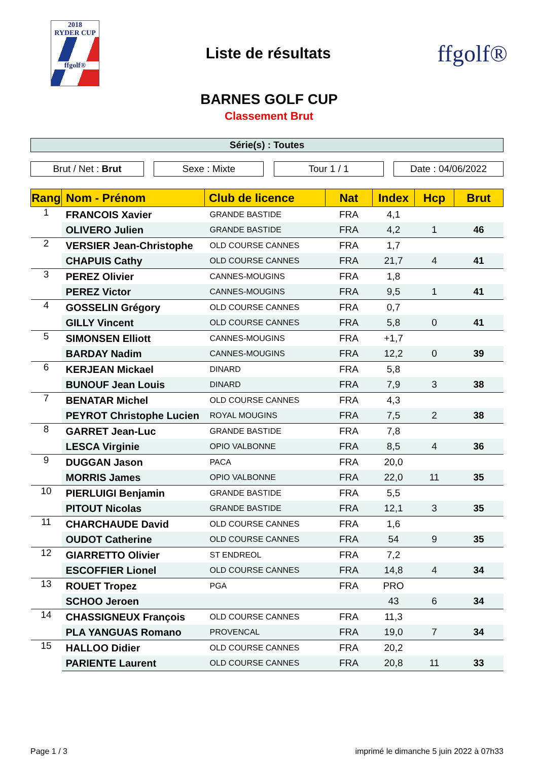2018
RYDER CUP
ffgolf®
Liste de résultats
ffgolf®
BARNES GOLF CUP
Classement Brut
Série(s) : Toutes
Brut / Net : Brut Sexe : Mixte Tour 1 / 1 Date : 04/06/2022
| Rang | Nom - Prénom | Club de licence | Nat | Index | Hcp | Brut |
| --- | --- | --- | --- | --- | --- | --- |
| 1 | FRANCOIS Xavier | GRANDE BASTIDE | FRA | 4,1 | | |
| | OLIVERO Julien | GRANDE BASTIDE | FRA | 4,2 | 1 | 46 |
| 2 | VERSIER Jean-Christophe | OLD COURSE CANNES | FRA | 1,7 | | |
| | CHAPUIS Cathy | OLD COURSE CANNES | FRA | 21,7 | 4 | 41 |
| 3 | PEREZ Olivier | CANNES-MOUGINS | FRA | 1,8 | | |
| | PEREZ Victor | CANNES-MOUGINS | FRA | 9,5 | 1 | 41 |
| 4 | GOSSELIN Grégory | OLD COURSE CANNES | FRA | 0,7 | | |
| | GILLY Vincent | OLD COURSE CANNES | FRA | 5,8 | 0 | 41 |
| 5 | SIMONSEN Elliott | CANNES-MOUGINS | FRA | +1,7 | | |
| | BARDAY Nadim | CANNES-MOUGINS | FRA | 12,2 | 0 | 39 |
| 6 | KERJEAN Mickael | DINARD | FRA | 5,8 | | |
| | BUNOUF Jean Louis | DINARD | FRA | 7,9 | 3 | 38 |
| 7 | BENATAR Michel | OLD COURSE CANNES | FRA | 4,3 | | |
| | PEYROT Christophe Lucien | ROYAL MOUGINS | FRA | 7,5 | 2 | 38 |
| 8 | GARRET Jean-Luc | GRANDE BASTIDE | FRA | 7,8 | | |
| | LESCA Virginie | OPIO VALBONNE | FRA | 8,5 | 4 | 36 |
| 9 | DUGGAN Jason | PACA | FRA | 20,0 | | |
| | MORRIS James | OPIO VALBONNE | FRA | 22,0 | 11 | 35 |
| 10 | PIERLUIGI Benjamin | GRANDE BASTIDE | FRA | 5,5 | | |
| | PITOUT Nicolas | GRANDE BASTIDE | FRA | 12,1 | 3 | 35 |
| 11 | CHARCHAUDE David | OLD COURSE CANNES | FRA | 1,6 | | |
| | OUDOT Catherine | OLD COURSE CANNES | FRA | 54 | 9 | 35 |
| 12 | GIARRETTO Olivier | ST ENDREOL | FRA | 7,2 | | |
| | ESCOFFIER Lionel | OLD COURSE CANNES | FRA | 14,8 | 4 | 34 |
| 13 | ROUET Tropez | PGA | FRA | PRO | | |
| | SCHOO Jeroen | | | 43 | 6 | 34 |
| 14 | CHASSIGNEUX François | OLD COURSE CANNES | FRA | 11,3 | | |
| | PLA YANGUAS Romano | PROVENCAL | FRA | 19,0 | 7 | 34 |
| 15 | HALLOO Didier | OLD COURSE CANNES | FRA | 20,2 | | |
| | PARIENTE Laurent | OLD COURSE CANNES | FRA | 20,8 | 11 | 33 |
Page 1 / 3 imprimé le dimanche 5 juin 2022 à 07h33